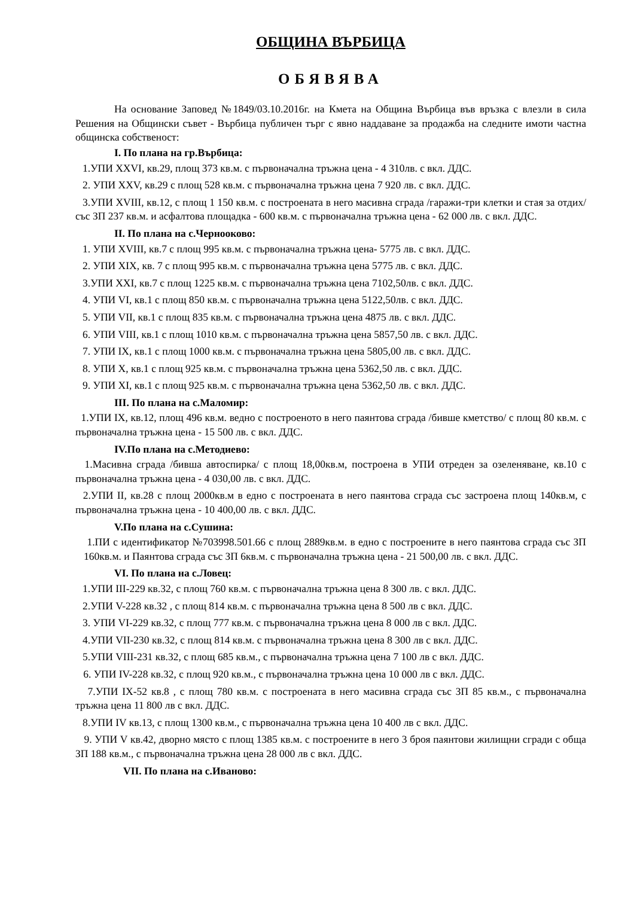ОБЩИНА ВЪРБИЦА
ОБЯВЯВА
На основание Заповед №1849/03.10.2016г. на Кмета на Община Върбица във връзка с влезли в сила Решения на Общински съвет - Върбица публичен търг с явно наддаване за продажба на следните имоти частна общинска собственост:
I. По плана на гр.Върбица:
1.УПИ XXVI, кв.29, площ 373 кв.м. с първоначална тръжна цена - 4 310лв. с вкл. ДДС.
2. УПИ XXV, кв.29 с площ 528 кв.м. с първоначална тръжна цена 7 920 лв. с вкл. ДДС.
3.УПИ XVIII, кв.12, с площ 1 150 кв.м. с построената в него масивна сграда /гаражи-три клетки и стая за отдих/ със ЗП 237 кв.м. и асфалтова площадка - 600 кв.м. с първоначална тръжна цена - 62 000 лв. с вкл. ДДС.
II. По плана на с.Чернооково:
1. УПИ XVIII, кв.7 с площ 995 кв.м. с първоначална тръжна цена- 5775 лв. с вкл. ДДС.
2. УПИ XIX, кв. 7 с площ 995 кв.м. с първоначална тръжна цена 5775 лв. с вкл. ДДС.
3.УПИ XXI, кв.7 с площ 1225 кв.м. с първоначална тръжна цена 7102,50лв. с вкл. ДДС.
4. УПИ VI, кв.1 с площ 850 кв.м. с първоначална тръжна цена 5122,50лв. с вкл. ДДС.
5. УПИ VII, кв.1 с площ 835 кв.м. с първоначална тръжна цена 4875 лв. с вкл. ДДС.
6. УПИ VIII, кв.1 с площ 1010 кв.м. с първоначална тръжна цена 5857,50 лв. с вкл. ДДС.
7. УПИ IX, кв.1 с площ 1000 кв.м. с първоначална тръжна цена 5805,00 лв. с вкл. ДДС.
8. УПИ X, кв.1 с площ 925 кв.м. с първоначална тръжна цена 5362,50 лв. с вкл. ДДС.
9. УПИ XI, кв.1 с площ 925 кв.м. с първоначална тръжна цена 5362,50 лв. с вкл. ДДС.
III. По плана на с.Маломир:
1.УПИ IX, кв.12, площ 496 кв.м. ведно с построеното в него паянтова сграда /бивше кметство/ с площ 80 кв.м. с първоначална тръжна цена - 15 500 лв. с вкл. ДДС.
IV.По плана на с.Методиево:
1.Масивна сграда /бивша автоспирка/ с площ 18,00кв.м, построена в УПИ отреден за озеленяване, кв.10 с първоначална тръжна цена - 4 030,00 лв. с вкл. ДДС.
2.УПИ II, кв.28 с площ 2000кв.м в едно с построената в него паянтова сграда със застроена площ 140кв.м, с първоначална тръжна цена - 10 400,00 лв. с вкл. ДДС.
V.По плана на с.Сушина:
1.ПИ с идентификатор №703998.501.66 с площ 2889кв.м. в едно с построените в него паянтова сграда със ЗП 160кв.м. и Паянтова сграда със ЗП 6кв.м. с първоначална тръжна цена - 21 500,00 лв. с вкл. ДДС.
VI. По плана на с.Ловец:
1.УПИ III-229 кв.32, с площ 760 кв.м. с първоначална тръжна цена 8 300 лв. с вкл. ДДС.
2.УПИ V-228 кв.32 , с площ 814 кв.м. с първоначална тръжна цена 8 500 лв с вкл. ДДС.
3. УПИ VI-229 кв.32, с площ 777 кв.м. с първоначална тръжна цена 8 000 лв с вкл. ДДС.
4.УПИ VII-230 кв.32, с площ 814 кв.м. с първоначална тръжна цена 8 300 лв с вкл. ДДС.
5.УПИ VIII-231 кв.32, с площ 685 кв.м., с първоначална тръжна цена 7 100 лв с вкл. ДДС.
6. УПИ IV-228 кв.32, с площ 920 кв.м., с първоначална тръжна цена 10 000 лв с вкл. ДДС.
7.УПИ IX-52 кв.8 , с площ 780 кв.м. с построената в него масивна сграда със ЗП 85 кв.м., с първоначална тръжна цена 11 800 лв с вкл. ДДС.
8.УПИ IV кв.13, с площ 1300 кв.м., с първоначална тръжна цена 10 400 лв с вкл. ДДС.
9. УПИ V кв.42, дворно място с площ 1385 кв.м. с построените в него 3 броя паянтови жилищни сгради с обща ЗП 188 кв.м., с първоначална тръжна цена 28 000 лв с вкл. ДДС.
VII. По плана на с.Иваново: